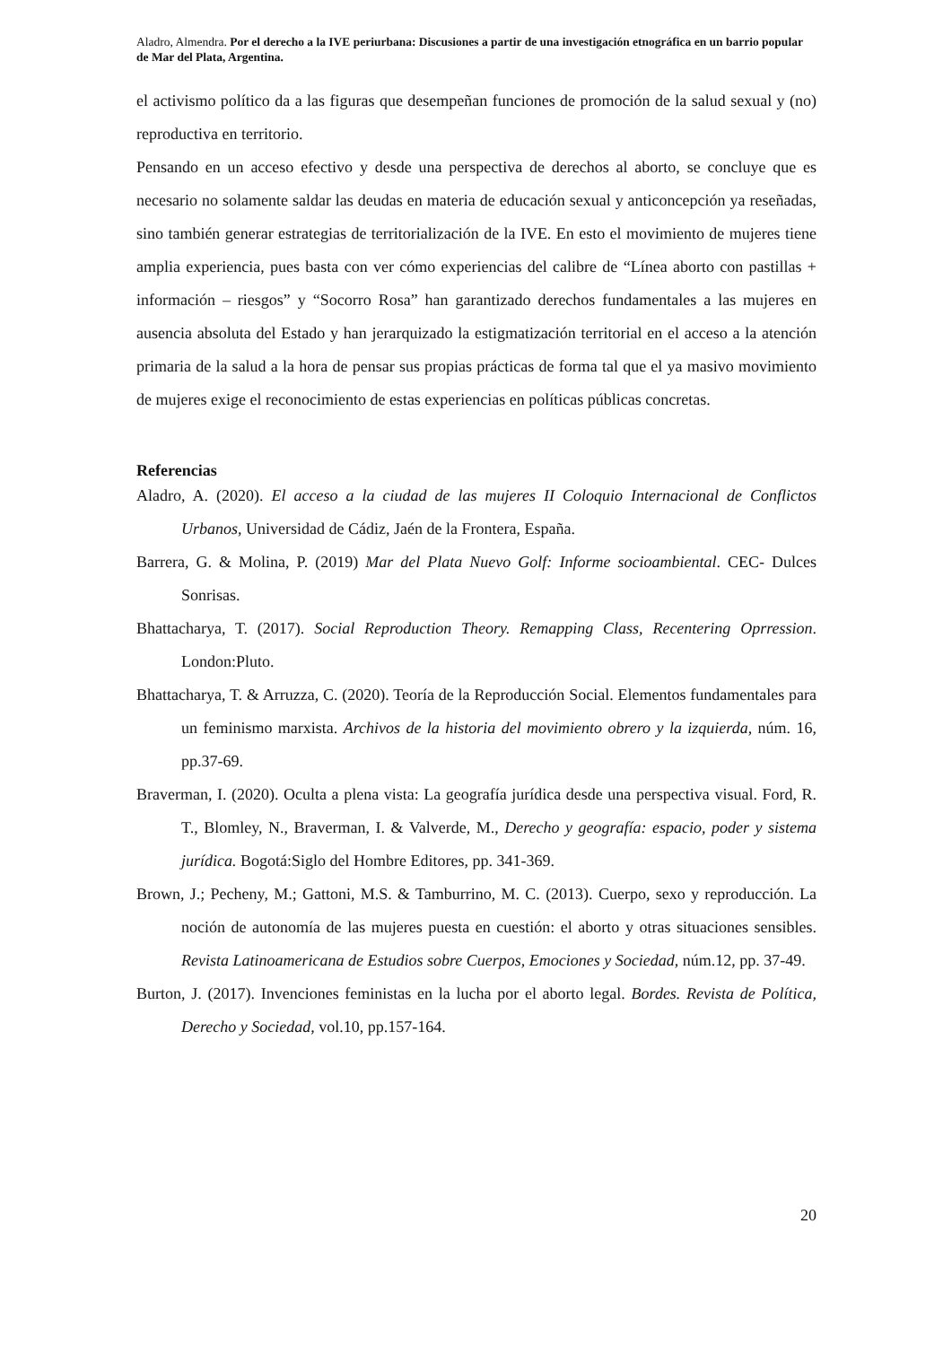Aladro, Almendra. Por el derecho a la IVE periurbana: Discusiones a partir de una investigación etnográfica en un barrio popular de Mar del Plata, Argentina.
el activismo político da a las figuras que desempeñan funciones de promoción de la salud sexual y (no) reproductiva en territorio.
Pensando en un acceso efectivo y desde una perspectiva de derechos al aborto, se concluye que es necesario no solamente saldar las deudas en materia de educación sexual y anticoncepción ya reseñadas, sino también generar estrategias de territorialización de la IVE. En esto el movimiento de mujeres tiene amplia experiencia, pues basta con ver cómo experiencias del calibre de “Línea aborto con pastillas + información – riesgos” y “Socorro Rosa” han garantizado derechos fundamentales a las mujeres en ausencia absoluta del Estado y han jerarquizado la estigmatización territorial en el acceso a la atención primaria de la salud a la hora de pensar sus propias prácticas de forma tal que el ya masivo movimiento de mujeres exige el reconocimiento de estas experiencias en políticas públicas concretas.
Referencias
Aladro, A. (2020). El acceso a la ciudad de las mujeres II Coloquio Internacional de Conflictos Urbanos, Universidad de Cádiz, Jaén de la Frontera, España.
Barrera, G. & Molina, P. (2019) Mar del Plata Nuevo Golf: Informe socioambiental. CEC- Dulces Sonrisas.
Bhattacharya, T. (2017). Social Reproduction Theory. Remapping Class, Recentering Oprression. London:Pluto.
Bhattacharya, T. & Arruzza, C. (2020). Teoría de la Reproducción Social. Elementos fundamentales para un feminismo marxista. Archivos de la historia del movimiento obrero y la izquierda, núm. 16, pp.37-69.
Braverman, I. (2020). Oculta a plena vista: La geografía jurídica desde una perspectiva visual. Ford, R. T., Blomley, N., Braverman, I. & Valverde, M., Derecho y geografía: espacio, poder y sistema jurídica. Bogotá:Siglo del Hombre Editores, pp. 341-369.
Brown, J.; Pecheny, M.; Gattoni, M.S. & Tamburrino, M. C. (2013). Cuerpo, sexo y reproducción. La noción de autonomía de las mujeres puesta en cuestión: el aborto y otras situaciones sensibles. Revista Latinoamericana de Estudios sobre Cuerpos, Emociones y Sociedad, núm.12, pp. 37-49.
Burton, J. (2017). Invenciones feministas en la lucha por el aborto legal. Bordes. Revista de Política, Derecho y Sociedad, vol.10, pp.157-164.
20